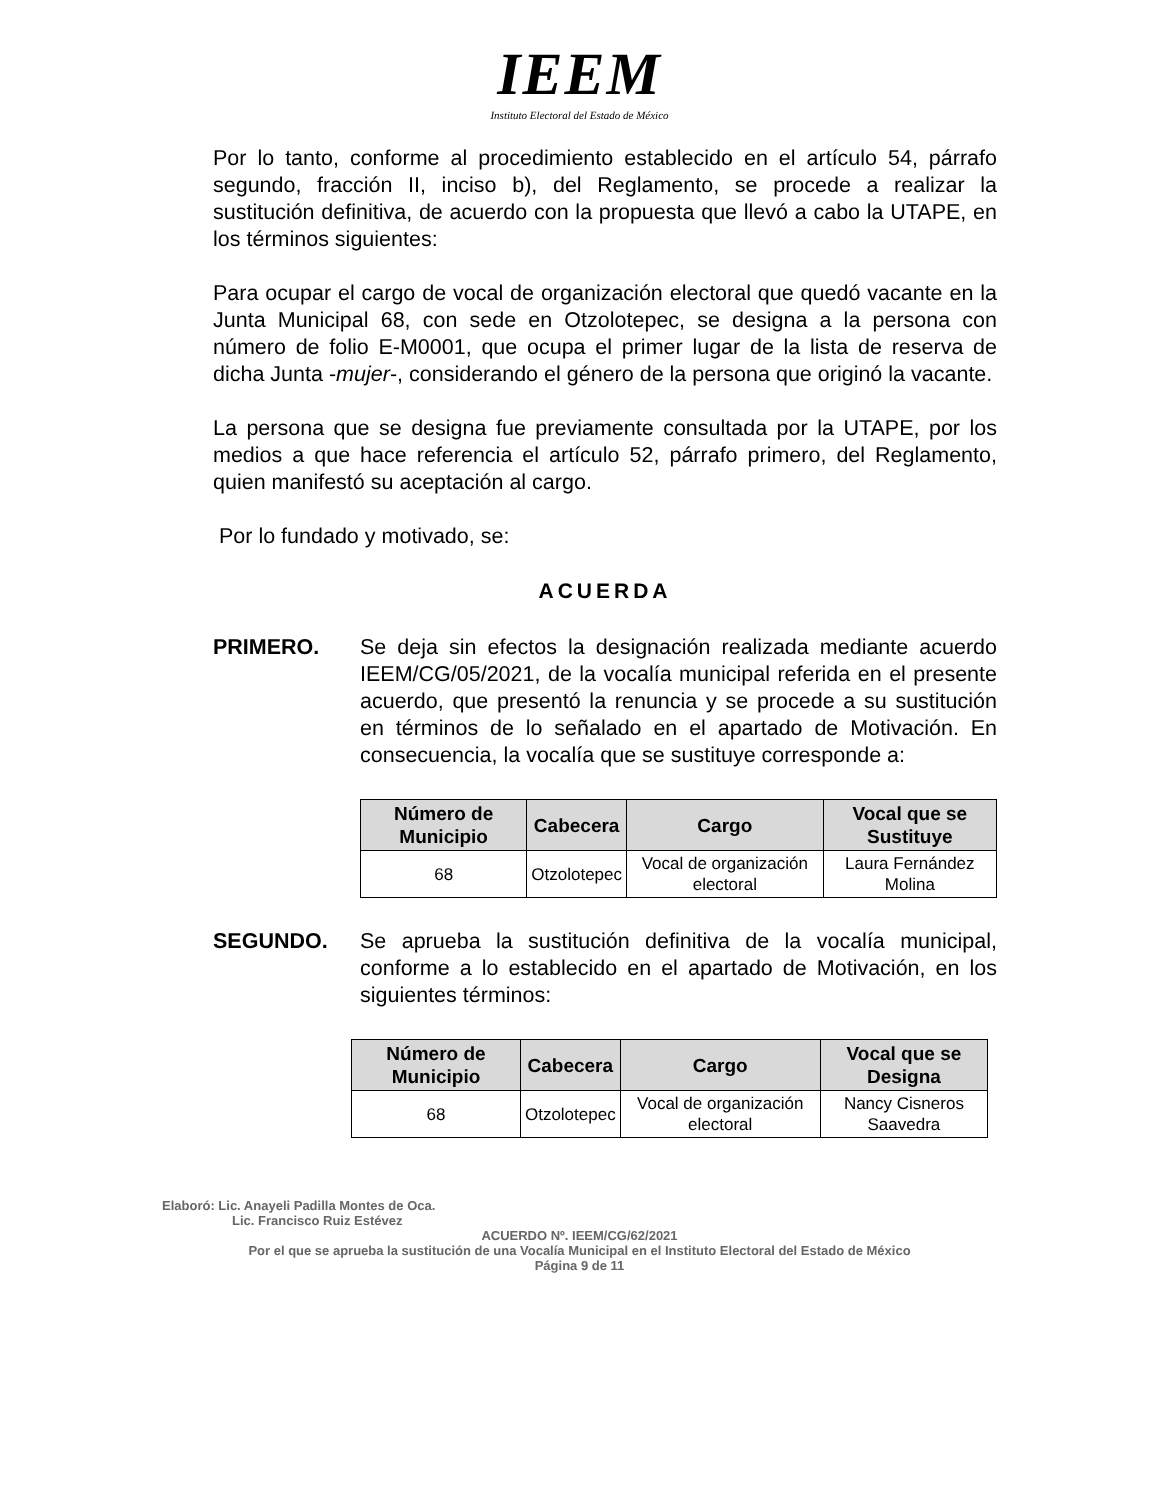IEEM
Instituto Electoral del Estado de México
Por lo tanto, conforme al procedimiento establecido en el artículo 54, párrafo segundo, fracción II, inciso b), del Reglamento, se procede a realizar la sustitución definitiva, de acuerdo con la propuesta que llevó a cabo la UTAPE, en los términos siguientes:
Para ocupar el cargo de vocal de organización electoral que quedó vacante en la Junta Municipal 68, con sede en Otzolotepec, se designa a la persona con número de folio E-M0001, que ocupa el primer lugar de la lista de reserva de dicha Junta -mujer-, considerando el género de la persona que originó la vacante.
La persona que se designa fue previamente consultada por la UTAPE, por los medios a que hace referencia el artículo 52, párrafo primero, del Reglamento, quien manifestó su aceptación al cargo.
Por lo fundado y motivado, se:
ACUERDA
PRIMERO. Se deja sin efectos la designación realizada mediante acuerdo IEEM/CG/05/2021, de la vocalía municipal referida en el presente acuerdo, que presentó la renuncia y se procede a su sustitución en términos de lo señalado en el apartado de Motivación. En consecuencia, la vocalía que se sustituye corresponde a:
| Número de Municipio | Cabecera | Cargo | Vocal que se Sustituye |
| --- | --- | --- | --- |
| 68 | Otzolotepec | Vocal de organización electoral | Laura Fernández Molina |
SEGUNDO. Se aprueba la sustitución definitiva de la vocalía municipal, conforme a lo establecido en el apartado de Motivación, en los siguientes términos:
| Número de Municipio | Cabecera | Cargo | Vocal que se Designa |
| --- | --- | --- | --- |
| 68 | Otzolotepec | Vocal de organización electoral | Nancy Cisneros Saavedra |
Elaboró: Lic. Anayeli Padilla Montes de Oca.
Lic. Francisco Ruiz Estévez
ACUERDO Nº. IEEM/CG/62/2021
Por el que se aprueba la sustitución de una Vocalía Municipal en el Instituto Electoral del Estado de México
Página 9 de 11